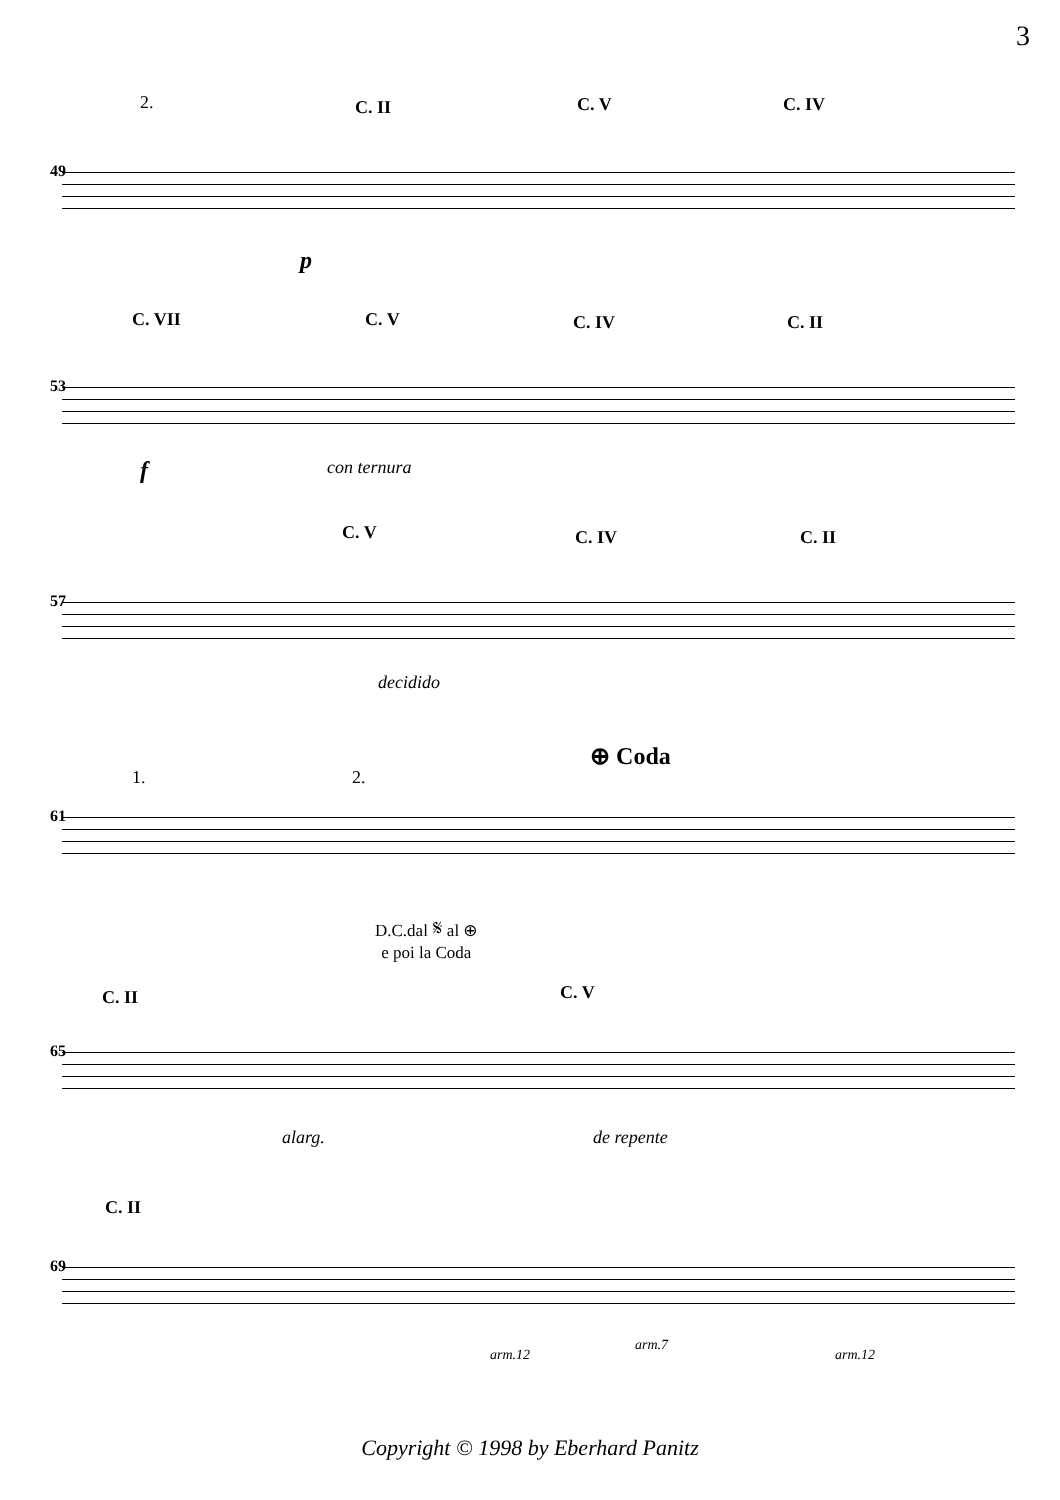3
49
2. C. II C. V C. IV
p
53
C. VII C. V C. IV C. II
f con ternura
57
C. V C. IV C. II
decidido
61
1. 2.
⊕ Coda
D.C.dal 𝄋 al ⊕
e poi la Coda
65
C. II C. V
alarg. de repente
69
C. II
arm.12
arm.7
arm.12
Copyright © 1998 by Eberhard Panitz